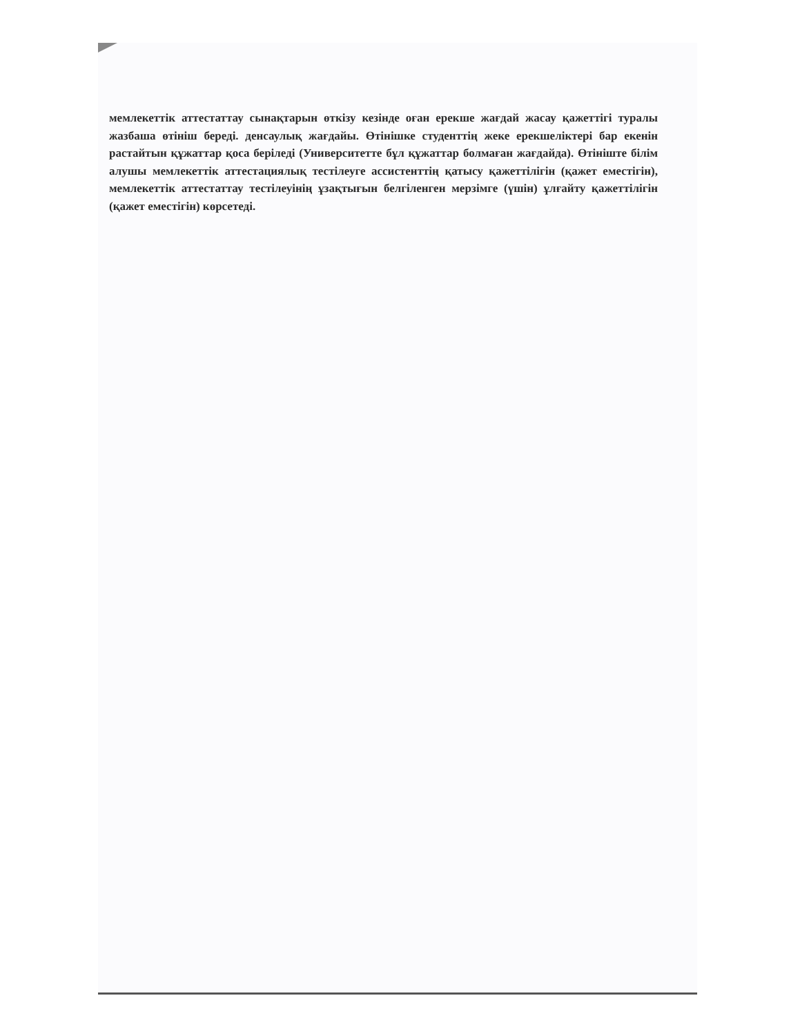мемлекеттік аттестаттау сынақтарын өткізу кезінде оған ерекше жағдай жасау қажеттігі туралы жазбаша өтініш береді. денсаулық жағдайы. Өтінішке студенттің жеке ерекшеліктері бар екенін растайтын құжаттар қоса беріледі (Университетте бұл құжаттар болмаған жағдайда). Өтініште білім алушы мемлекеттік аттестациялық тестілеуге ассистенттің қатысу қажеттілігін (қажет еместігін), мемлекеттік аттестаттау тестілеуінің ұзақтығын белгіленген мерзімге (үшін) ұлғайту қажеттілігін (қажет еместігін) көрсетеді.